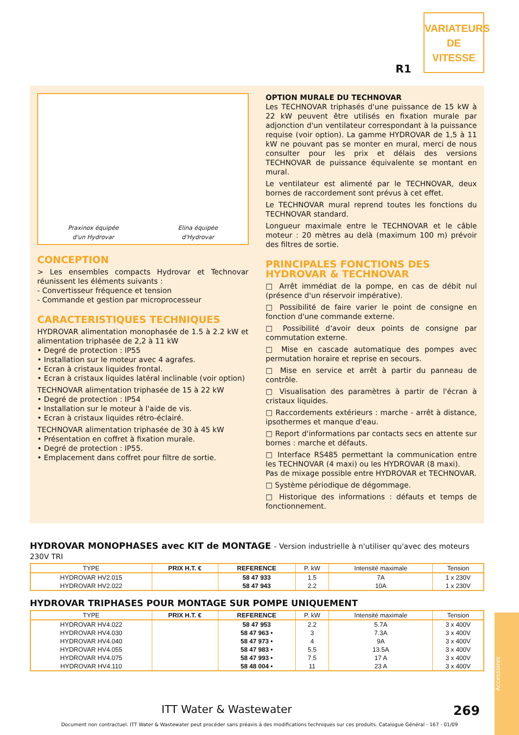R1
VARIATEURS
DE
VITESSE
Praxinox équipée
d'un Hydrovar
Elina équipée
d'Hydrovar
CONCEPTION
> Les ensembles compacts Hydrovar et Technovar réunissent les éléments suivants :
- Convertisseur fréquence et tension
- Commande et gestion par microprocesseur
CARACTERISTIQUES TECHNIQUES
HYDROVAR alimentation monophasée de 1.5 à 2.2 kW et alimentation triphasée de 2,2 à 11 kW
• Degré de protection : IP55
• Installation sur le moteur avec 4 agrafes.
• Ecran à cristaux liquides frontal.
• Ecran à cristaux liquides latéral inclinable (voir option)
TECHNOVAR alimentation triphasée de 15 à 22 kW
• Degré de protection : IP54
• Installation sur le moteur à l'aide de vis.
• Ecran à cristaux liquides rétro-éclairé.
TECHNOVAR alimentation triphasée de 30 à 45 kW
• Présentation en coffret à fixation murale.
• Degré de protection : IP55.
• Emplacement dans coffret pour filtre de sortie.
OPTION MURALE DU TECHNOVAR
Les TECHNOVAR triphasés d'une puissance de 15 kW à 22 kW peuvent être utilisés en fixation murale par adjonction d'un ventilateur correspondant à la puissance requise (voir option). La gamme HYDROVAR de 1,5 à 11 kW ne pouvant pas se monter en mural, merci de nous consulter pour les prix et délais des versions TECHNOVAR de puissance équivalente se montant en mural.
Le ventilateur est alimenté par le TECHNOVAR, deux bornes de raccordement sont prévus à cet effet.
Le TECHNOVAR mural reprend toutes les fonctions du TECHNOVAR standard.
Longueur maximale entre le TECHNOVAR et le câble moteur : 20 mètres au delà (maximum 100 m) prévoir des filtres de sortie.
PRINCIPALES FONCTIONS DES HYDROVAR & TECHNOVAR
□ Arrêt immédiat de la pompe, en cas de débit nul (présence d'un réservoir impérative).
□ Possibilité de faire varier le point de consigne en fonction d'une commande externe.
□ Possibilité d'avoir deux points de consigne par commutation externe.
□ Mise en cascade automatique des pompes avec permutation horaire et reprise en secours.
□ Mise en service et arrêt à partir du panneau de contrôle.
□ Visualisation des paramètres à partir de l'écran à cristaux liquides.
□ Raccordements extérieurs : marche - arrêt à distance, ipsothermes et manque d'eau.
□ Report d'informations par contacts secs en attente sur bornes : marche et défauts.
□ Interface RS485 permettant la communication entre les TECHNOVAR (4 maxi) ou les HYDROVAR (8 maxi).
Pas de mixage possible entre HYDROVAR et TECHNOVAR.
□ Système périodique de dégommage.
□ Historique des informations : défauts et temps de fonctionnement.
HYDROVAR MONOPHASES avec KIT de MONTAGE - Version industrielle à n'utiliser qu'avec des moteurs 230V TRI
| TYPE | PRIX H.T. € | REFERENCE | P. kW | Intensité maximale | Tension |
| --- | --- | --- | --- | --- | --- |
| HYDROVAR HV2.015 | | 58 47 933 | 1.5 | 7A | 1 x 230V |
| HYDROVAR HV2.022 | | 58 47 943 | 2.2 | 10A | 1 x 230V |
HYDROVAR TRIPHASES POUR MONTAGE SUR POMPE UNIQUEMENT
| TYPE | PRIX H.T. € | REFERENCE | P. kW | Intensité maximale | Tension |
| --- | --- | --- | --- | --- | --- |
| HYDROVAR HV4.022 | | 58 47 953 | 2.2 | 5.7A | 3 x 400V |
| HYDROVAR HV4.030 | | 58 47 963 • | 3 | 7.3A | 3 x 400V |
| HYDROVAR HV4.040 | | 58 47 973 • | 4 | 9A | 3 x 400V |
| HYDROVAR HV4.055 | | 58 47 983 • | 5.5 | 13.5A | 3 x 400V |
| HYDROVAR HV4.075 | | 58 47 993 • | 7.5 | 17 A | 3 x 400V |
| HYDROVAR HV4.110 | | 58 48 004 • | 11 | 23 A | 3 x 400V |
Accessoires
ITT Water & Wastewater 269
Document non contractuel. ITT Water & Wastewater peut procéder sans préavis à des modifications techniques sur ces produits. Catalogue Général - 167 - 01/09